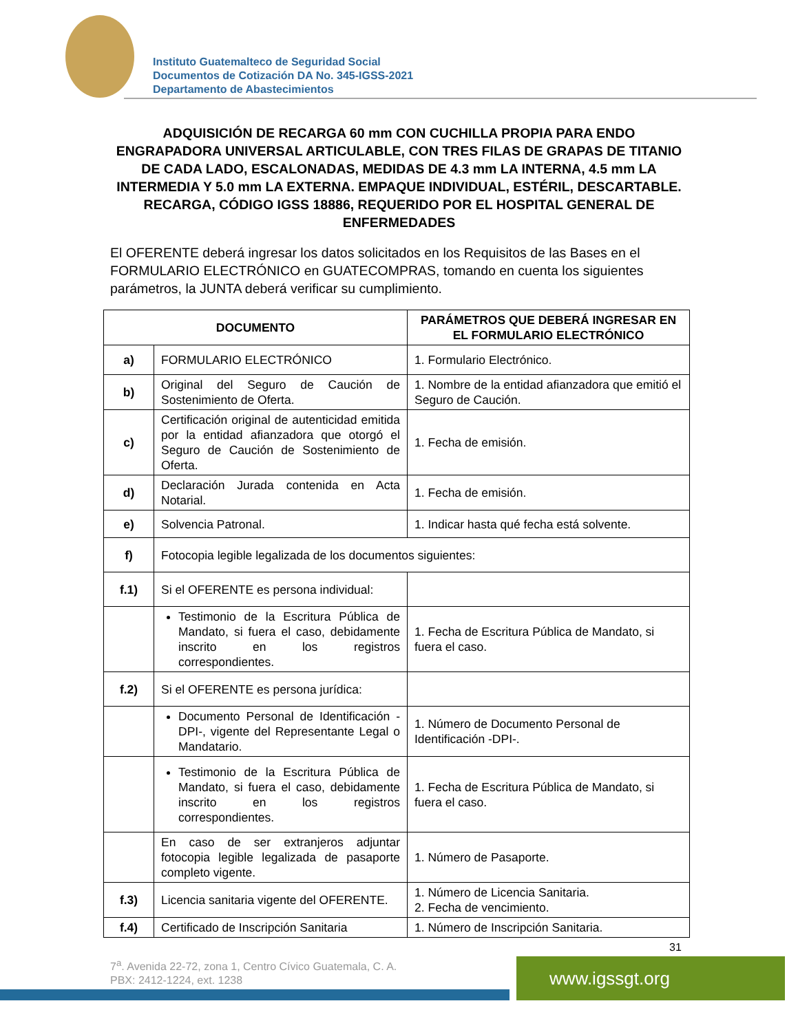Instituto Guatemalteco de Seguridad Social
Documentos de Cotización DA No. 345-IGSS-2021
Departamento de Abastecimientos
ADQUISICIÓN DE RECARGA 60 mm CON CUCHILLA PROPIA PARA ENDO ENGRAPADORA UNIVERSAL ARTICULABLE, CON TRES FILAS DE GRAPAS DE TITANIO DE CADA LADO, ESCALONADAS, MEDIDAS DE 4.3 mm LA INTERNA, 4.5 mm LA INTERMEDIA Y 5.0 mm LA EXTERNA. EMPAQUE INDIVIDUAL, ESTÉRIL, DESCARTABLE. RECARGA, CÓDIGO IGSS 18886, REQUERIDO POR EL HOSPITAL GENERAL DE ENFERMEDADES
El OFERENTE deberá ingresar los datos solicitados en los Requisitos de las Bases en el FORMULARIO ELECTRÓNICO en GUATECOMPRAS, tomando en cuenta los siguientes parámetros, la JUNTA deberá verificar su cumplimiento.
| DOCUMENTO | | PARÁMETROS QUE DEBERÁ INGRESAR EN EL FORMULARIO ELECTRÓNICO |
| --- | --- | --- |
| a) | FORMULARIO ELECTRÓNICO | 1. Formulario Electrónico. |
| b) | Original del Seguro de Caución de Sostenimiento de Oferta. | 1. Nombre de la entidad afianzadora que emitió el Seguro de Caución. |
| c) | Certificación original de autenticidad emitida por la entidad afianzadora que otorgó el Seguro de Caución de Sostenimiento de Oferta. | 1. Fecha de emisión. |
| d) | Declaración Jurada contenida en Acta Notarial. | 1. Fecha de emisión. |
| e) | Solvencia Patronal. | 1. Indicar hasta qué fecha está solvente. |
| f) | Fotocopia legible legalizada de los documentos siguientes: | |
| f.1) | Si el OFERENTE es persona individual: | |
| | Testimonio de la Escritura Pública de Mandato, si fuera el caso, debidamente inscrito en los registros correspondientes. | 1. Fecha de Escritura Pública de Mandato, si fuera el caso. |
| f.2) | Si el OFERENTE es persona jurídica: | |
| | Documento Personal de Identificación -DPI-, vigente del Representante Legal o Mandatario. | 1. Número de Documento Personal de Identificación -DPI-. |
| | Testimonio de la Escritura Pública de Mandato, si fuera el caso, debidamente inscrito en los registros correspondientes. | 1. Fecha de Escritura Pública de Mandato, si fuera el caso. |
| | En caso de ser extranjeros adjuntar fotocopia legible legalizada de pasaporte completo vigente. | 1. Número de Pasaporte. |
| f.3) | Licencia sanitaria vigente del OFERENTE. | 1. Número de Licencia Sanitaria. 2. Fecha de vencimiento. |
| f.4) | Certificado de Inscripción Sanitaria | 1. Número de Inscripción Sanitaria. |
31
7<sup>a</sup>. Avenida 22-72, zona 1, Centro Cívico Guatemala, C. A.
PBX: 2412-1224, ext. 1238
www.igssgt.org